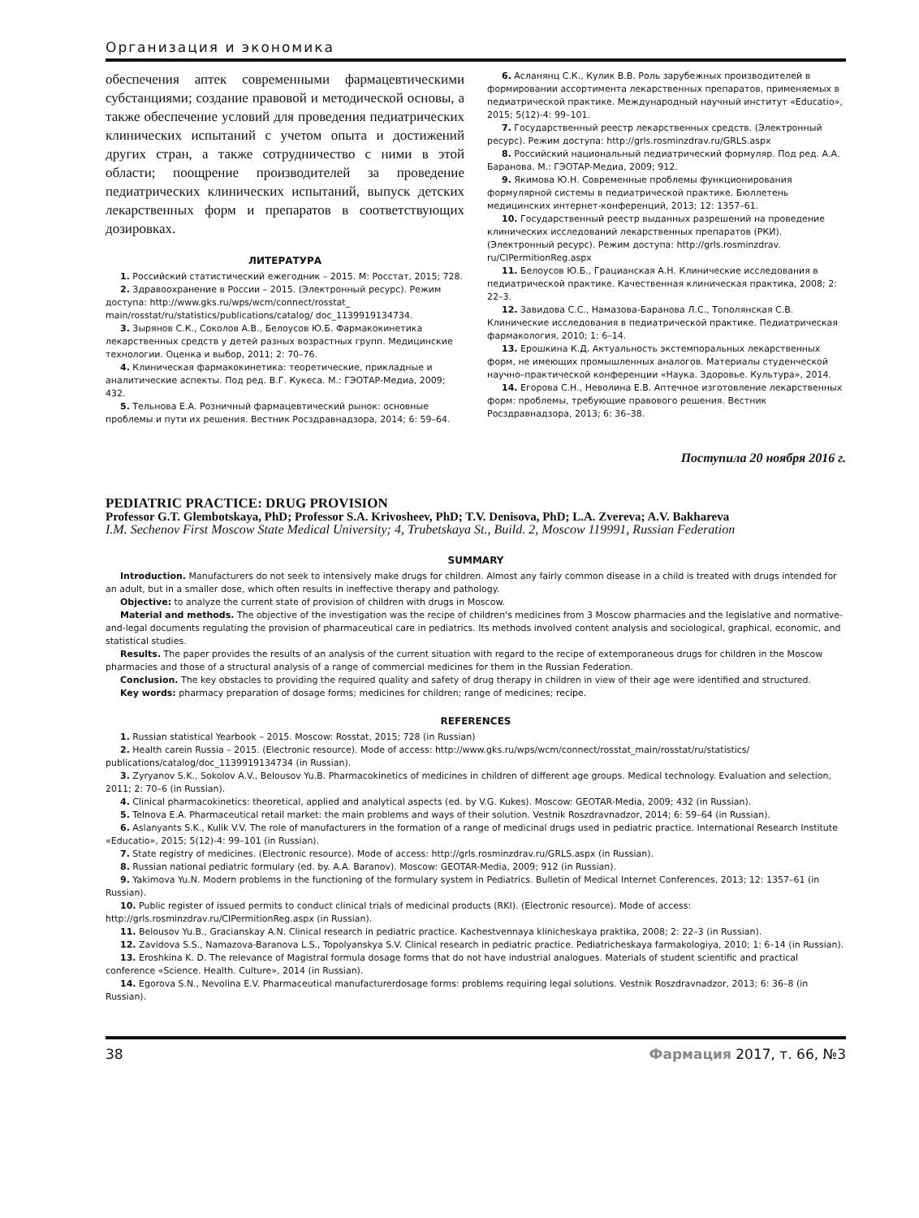Организация и экономика
обеспечения аптек современными фармацевтическими субстанциями; создание правовой и методической основы, а также обеспечение условий для проведения педиатрических клинических испытаний с учетом опыта и достижений других стран, а также сотрудничество с ними в этой области; поощрение производителей за проведение педиатрических клинических испытаний, выпуск детских лекарственных форм и препаратов в соответствующих дозировках.
ЛИТЕРАТУРА
1. Российский статистический ежегодник – 2015. М: Росстат, 2015; 728.
2. Здравоохранение в России – 2015. (Электронный ресурс). Режим доступа: http://www.gks.ru/wps/wcm/connect/rosstat_ main/rosstat/ru/statistics/publications/catalog/ doc_1139919134734.
3. Зырянов С.К., Соколов А.В., Белоусов Ю.Б. Фармакокинетика лекарственных средств у детей разных возрастных групп. Медицинские технологии. Оценка и выбор, 2011; 2: 70–76.
4. Клиническая фармакокинетика: теоретические, прикладные и аналитические аспекты. Под ред. В.Г. Кукеса. М.: ГЭОТАР-Медиа, 2009; 432.
5. Тельнова Е.А. Розничный фармацевтический рынок: основные проблемы и пути их решения. Вестник Росздравнадзора, 2014; 6: 59–64.
6. Асланянц С.К., Кулик В.В. Роль зарубежных производителей в формировании ассортимента лекарственных препаратов, применяемых в педиатрической практике. Международный научный институт «Educatio», 2015; 5(12)-4: 99–101.
7. Государственный реестр лекарственных средств. (Электронный ресурс). Режим доступа: http://grls.rosminzdrav.ru/GRLS.aspx
8. Российский национальный педиатрический формуляр. Под ред. А.А. Баранова. М.: ГЭОТАР-Медиа, 2009; 912.
9. Якимова Ю.Н. Современные проблемы функционирования формулярной системы в педиатрической практике. Бюллетень медицинских интернет-конференций, 2013; 12: 1357–61.
10. Государственный реестр выданных разрешений на проведение клинических исследований лекарственных препаратов (РКИ). (Электронный ресурс). Режим доступа: http://grls.rosminzdrav. ru/CIPermitionReg.aspx
11. Белоусов Ю.Б., Грацианская А.Н. Клинические исследования в педиатрической практике. Качественная клиническая практика, 2008; 2: 22–3.
12. Завидова С.С., Намазова-Баранова Л.С., Тополянская С.В. Клинические исследования в педиатрической практике. Педиатрическая фармакология, 2010; 1: 6–14.
13. Ерошкина К.Д. Актуальность экстемпоральных лекарственных форм, не имеющих промышленных аналогов. Материалы студенческой научно–практической конференции «Наука. Здоровье. Культура», 2014.
14. Егорова С.Н., Неволина Е.В. Аптечное изготовление лекарственных форм: проблемы, требующие правового решения. Вестник Росздравнадзора, 2013; 6: 36–38.
Поступила 20 ноября 2016 г.
PEDIATRIC PRACTICE: DRUG PROVISION
Professor G.T. Glembotskaya, PhD; Professor S.A. Krivosheev, PhD; T.V. Denisova, PhD; L.A. Zvereva; A.V. Bakhareva
I.M. Sechenov First Moscow State Medical University; 4, Trubetskaya St., Build. 2, Moscow 119991, Russian Federation
SUMMARY
Introduction. Manufacturers do not seek to intensively make drugs for children. Almost any fairly common disease in a child is treated with drugs intended for an adult, but in a smaller dose, which often results in ineffective therapy and pathology.
Objective: to analyze the current state of provision of children with drugs in Moscow.
Material and methods. The objective of the investigation was the recipe of children's medicines from 3 Moscow pharmacies and the legislative and normative-and-legal documents regulating the provision of pharmaceutical care in pediatrics. Its methods involved content analysis and sociological, graphical, economic, and statistical studies.
Results. The paper provides the results of an analysis of the current situation with regard to the recipe of extemporaneous drugs for children in the Moscow pharmacies and those of a structural analysis of a range of commercial medicines for them in the Russian Federation.
Conclusion. The key obstacles to providing the required quality and safety of drug therapy in children in view of their age were identified and structured.
Key words: pharmacy preparation of dosage forms; medicines for children; range of medicines; recipe.
REFERENCES
1. Russian statistical Yearbook – 2015. Moscow: Rosstat, 2015; 728 (in Russian)
2. Health carein Russia – 2015. (Electronic resource). Mode of access: http://www.gks.ru/wps/wcm/connect/rosstat_main/rosstat/ru/statistics/ publications/catalog/doc_1139919134734 (in Russian).
3. Zyryanov S.K., Sokolov A.V., Belousov Yu.B. Pharmacokinetics of medicines in children of different age groups. Medical technology. Evaluation and selection, 2011; 2: 70–6 (in Russian).
4. Clinical pharmacokinetics: theoretical, applied and analytical aspects (ed. by V.G. Kukes). Moscow: GEOTAR-Media, 2009; 432 (in Russian).
5. Telnova E.A. Pharmaceutical retail market: the main problems and ways of their solution. Vestnik Roszdravnadzor, 2014; 6: 59–64 (in Russian).
6. Aslanyants S.K., Kulik V.V. The role of manufacturers in the formation of a range of medicinal drugs used in pediatric practice. International Research Institute «Educatio», 2015; 5(12)-4: 99–101 (in Russian).
7. State registry of medicines. (Electronic resource). Mode of access: http://grls.rosminzdrav.ru/GRLS.aspx (in Russian).
8. Russian national pediatric formulary (ed. by. A.A. Baranov). Moscow: GEOTAR-Media, 2009; 912 (in Russian).
9. Yakimova Yu.N. Modern problems in the functioning of the formulary system in Pediatrics. Bulletin of Medical Internet Conferences, 2013; 12: 1357–61 (in Russian).
10. Public register of issued permits to conduct clinical trials of medicinal products (RKI). (Electronic resource). Mode of access: http://grls.rosminzdrav.ru/CIPermitionReg.aspx (in Russian).
11. Belousov Yu.B., Gracianskay A.N. Clinical research in pediatric practice. Kachestvennaya klinicheskaya praktika, 2008; 2: 22–3 (in Russian).
12. Zavidova S.S., Namazova-Baranova L.S., Topolyanskya S.V. Clinical research in pediatric practice. Pediatricheskaya farmakologiya, 2010; 1: 6–14 (in Russian).
13. Eroshkina K. D. The relevance of Magistral formula dosage forms that do not have industrial analogues. Materials of student scientific and practical conference «Science. Health. Culture», 2014 (in Russian).
14. Egorova S.N., Nevolina E.V. Pharmaceutical manufacturerdosage forms: problems requiring legal solutions. Vestnik Roszdravnadzor, 2013; 6: 36–8 (in Russian).
38 Фармация 2017, т. 66, №3